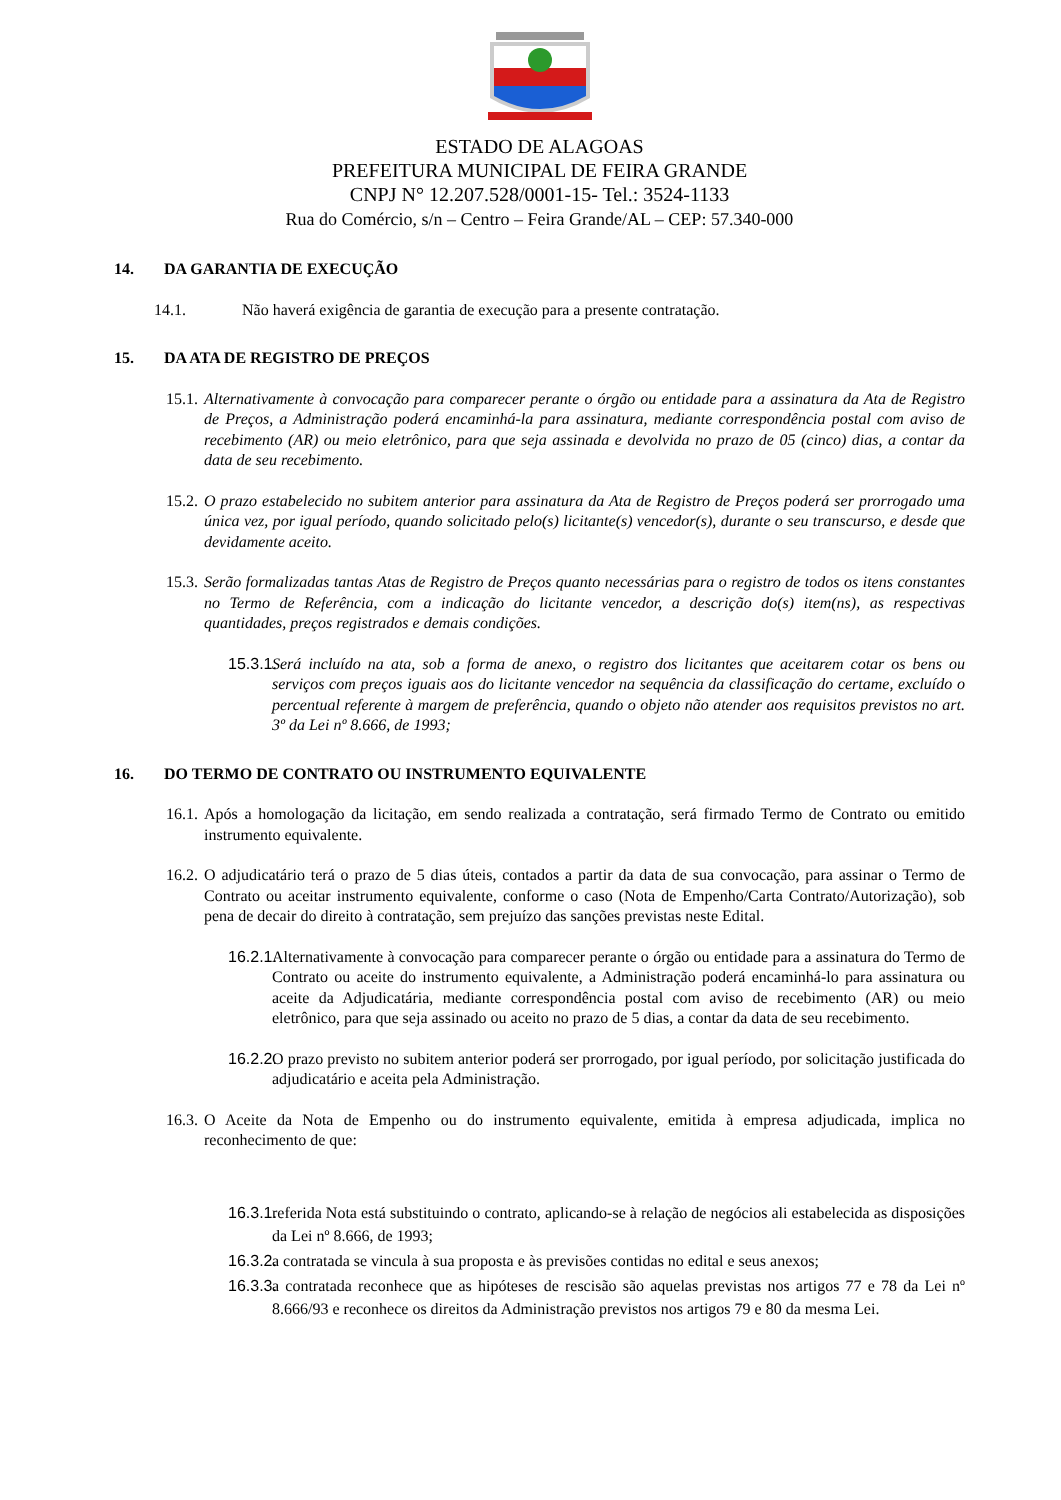ESTADO DE ALAGOAS
PREFEITURA MUNICIPAL DE FEIRA GRANDE
CNPJ N° 12.207.528/0001-15- Tel.: 3524-1133
Rua do Comércio, s/n – Centro – Feira Grande/AL – CEP: 57.340-000
14. DA GARANTIA DE EXECUÇÃO
14.1. Não haverá exigência de garantia de execução para a presente contratação.
15. DA ATA DE REGISTRO DE PREÇOS
15.1. Alternativamente à convocação para comparecer perante o órgão ou entidade para a assinatura da Ata de Registro de Preços, a Administração poderá encaminhá-la para assinatura, mediante correspondência postal com aviso de recebimento (AR) ou meio eletrônico, para que seja assinada e devolvida no prazo de 05 (cinco) dias, a contar da data de seu recebimento.
15.2. O prazo estabelecido no subitem anterior para assinatura da Ata de Registro de Preços poderá ser prorrogado uma única vez, por igual período, quando solicitado pelo(s) licitante(s) vencedor(s), durante o seu transcurso, e desde que devidamente aceito.
15.3. Serão formalizadas tantas Atas de Registro de Preços quanto necessárias para o registro de todos os itens constantes no Termo de Referência, com a indicação do licitante vencedor, a descrição do(s) item(ns), as respectivas quantidades, preços registrados e demais condições.
15.3.1. Será incluído na ata, sob a forma de anexo, o registro dos licitantes que aceitarem cotar os bens ou serviços com preços iguais aos do licitante vencedor na sequência da classificação do certame, excluído o percentual referente à margem de preferência, quando o objeto não atender aos requisitos previstos no art. 3º da Lei nº 8.666, de 1993;
16. DO TERMO DE CONTRATO OU INSTRUMENTO EQUIVALENTE
16.1. Após a homologação da licitação, em sendo realizada a contratação, será firmado Termo de Contrato ou emitido instrumento equivalente.
16.2. O adjudicatário terá o prazo de 5 dias úteis, contados a partir da data de sua convocação, para assinar o Termo de Contrato ou aceitar instrumento equivalente, conforme o caso (Nota de Empenho/Carta Contrato/Autorização), sob pena de decair do direito à contratação, sem prejuízo das sanções previstas neste Edital.
16.2.1. Alternativamente à convocação para comparecer perante o órgão ou entidade para a assinatura do Termo de Contrato ou aceite do instrumento equivalente, a Administração poderá encaminhá-lo para assinatura ou aceite da Adjudicatária, mediante correspondência postal com aviso de recebimento (AR) ou meio eletrônico, para que seja assinado ou aceito no prazo de 5 dias, a contar da data de seu recebimento.
16.2.2. O prazo previsto no subitem anterior poderá ser prorrogado, por igual período, por solicitação justificada do adjudicatário e aceita pela Administração.
16.3. O Aceite da Nota de Empenho ou do instrumento equivalente, emitida à empresa adjudicada, implica no reconhecimento de que:
16.3.1. referida Nota está substituindo o contrato, aplicando-se à relação de negócios ali estabelecida as disposições da Lei nº 8.666, de 1993;
16.3.2. a contratada se vincula à sua proposta e às previsões contidas no edital e seus anexos;
16.3.3. a contratada reconhece que as hipóteses de rescisão são aquelas previstas nos artigos 77 e 78 da Lei nº 8.666/93 e reconhece os direitos da Administração previstos nos artigos 79 e 80 da mesma Lei.